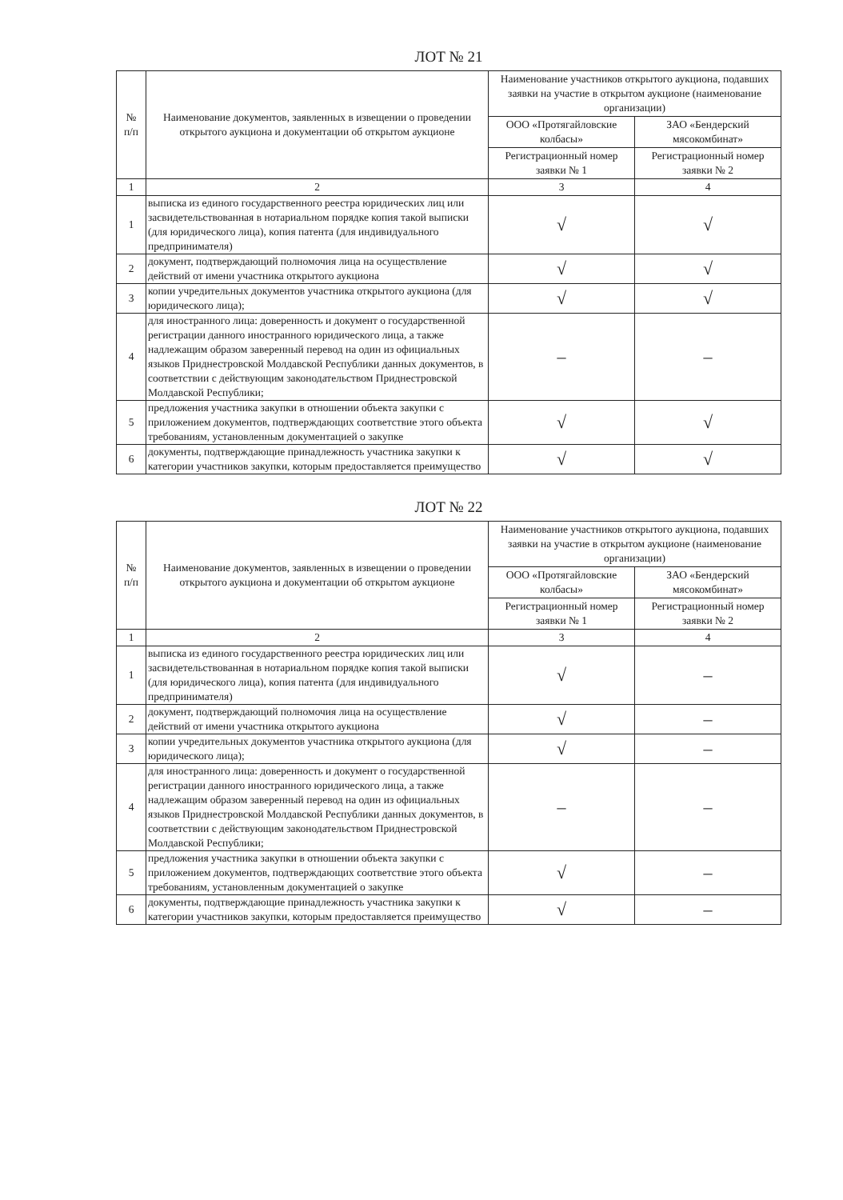ЛОТ № 21
| № п/п | Наименование документов, заявленных в извещении о проведении открытого аукциона и документации об открытом аукционе | Наименование участников открытого аукциона, подавших заявки на участие в открытом аукционе (наименование организации) | |
| --- | --- | --- | --- |
| | | ООО «Протягайловские колбасы» | ЗАО «Бендерский мясокомбинат» |
| | | Регистрационный номер заявки № 1 | Регистрационный номер заявки № 2 |
| 1 | 2 | 3 | 4 |
| 1 | выписка из единого государственного реестра юридических лиц или засвидетельствованная в нотариальном порядке копия такой выписки (для юридического лица), копия патента (для индивидуального предпринимателя) | √ | √ |
| 2 | документ, подтверждающий полномочия лица на осуществление действий от имени участника открытого аукциона | √ | √ |
| 3 | копии учредительных документов участника открытого аукциона (для юридического лица); | √ | √ |
| 4 | для иностранного лица: доверенность и документ о государственной регистрации данного иностранного юридического лица, а также надлежащим образом заверенный перевод на один из официальных языков Приднестровской Молдавской Республики данных документов, в соответствии с действующим законодательством Приднестровской Молдавской Республики; | – | – |
| 5 | предложения участника закупки в отношении объекта закупки с приложением документов, подтверждающих соответствие этого объекта требованиям, установленным документацией о закупке | √ | √ |
| 6 | документы, подтверждающие принадлежность участника закупки к категории участников закупки, которым предоставляется преимущество | √ | √ |
ЛОТ № 22
| № п/п | Наименование документов, заявленных в извещении о проведении открытого аукциона и документации об открытом аукционе | Наименование участников открытого аукциона, подавших заявки на участие в открытом аукционе (наименование организации) | |
| --- | --- | --- | --- |
| | | ООО «Протягайловские колбасы» | ЗАО «Бендерский мясокомбинат» |
| | | Регистрационный номер заявки № 1 | Регистрационный номер заявки № 2 |
| 1 | 2 | 3 | 4 |
| 1 | выписка из единого государственного реестра юридических лиц или засвидетельствованная в нотариальном порядке копия такой выписки (для юридического лица), копия патента (для индивидуального предпринимателя) | √ | – |
| 2 | документ, подтверждающий полномочия лица на осуществление действий от имени участника открытого аукциона | √ | – |
| 3 | копии учредительных документов участника открытого аукциона (для юридического лица); | √ | – |
| 4 | для иностранного лица: доверенность и документ о государственной регистрации данного иностранного юридического лица, а также надлежащим образом заверенный перевод на один из официальных языков Приднестровской Молдавской Республики данных документов, в соответствии с действующим законодательством Приднестровской Молдавской Республики; | – | – |
| 5 | предложения участника закупки в отношении объекта закупки с приложением документов, подтверждающих соответствие этого объекта требованиям, установленным документацией о закупке | √ | – |
| 6 | документы, подтверждающие принадлежность участника закупки к категории участников закупки, которым предоставляется преимущество | √ | – |